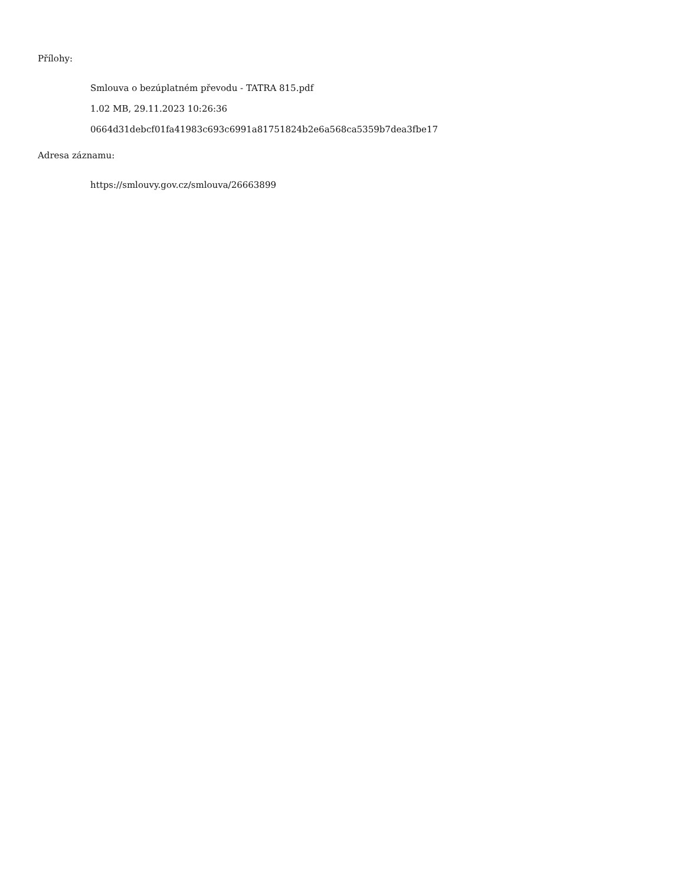Přílohy:
Smlouva o bezúplatném převodu - TATRA 815.pdf
1.02 MB, 29.11.2023 10:26:36
0664d31debcf01fa41983c693c6991a81751824b2e6a568ca5359b7dea3fbe17
Adresa záznamu:
https://smlouvy.gov.cz/smlouva/26663899